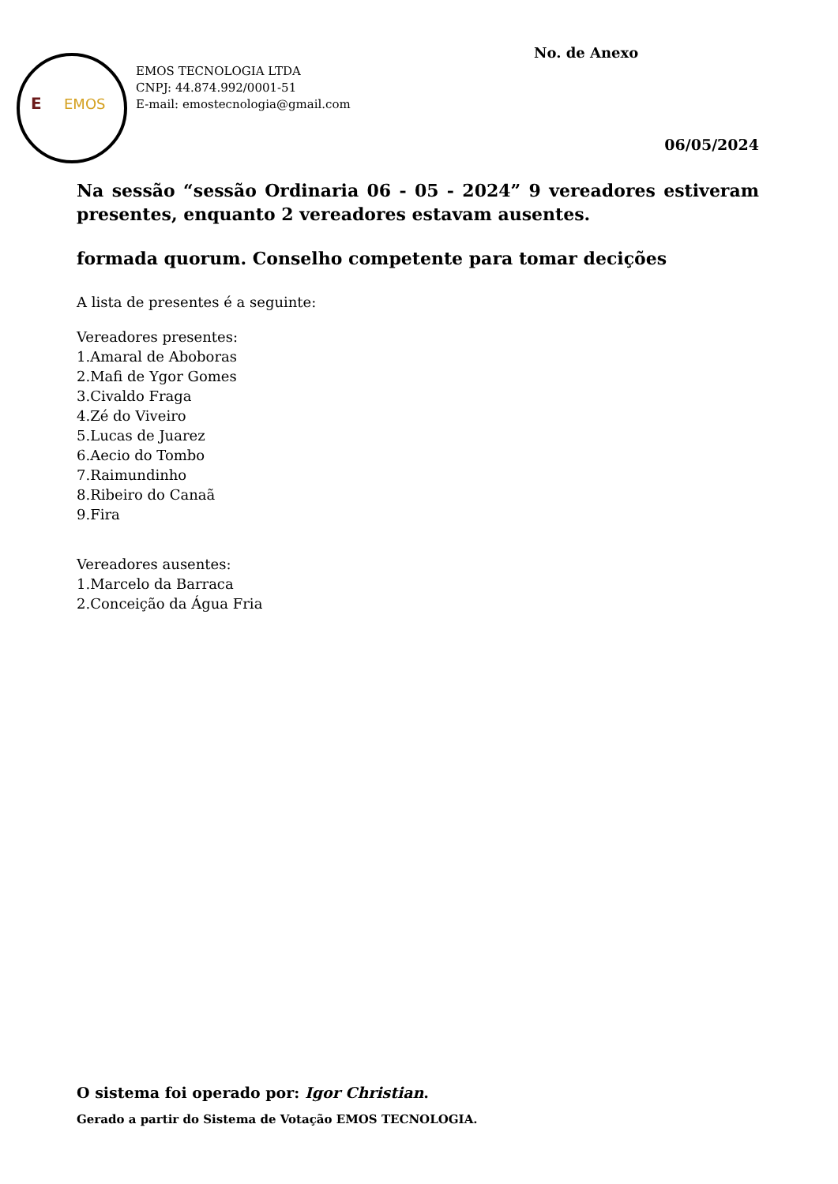E EMOS No. de Anexo
EMOS TECNOLOGIA LTDA
CNPJ: 44.874.992/0001-51
E-mail: emostecnologia@gmail.com
06/05/2024
Na sessão “sessão Ordinaria 06 - 05 - 2024” 9 vereadores estiveram presentes, enquanto 2 vereadores estavam ausentes.
formada quorum. Conselho competente para tomar decições
A lista de presentes é a seguinte:
Vereadores presentes:
1.Amaral de Aboboras
2.Mafi de Ygor Gomes
3.Civaldo Fraga
4.Zé do Viveiro
5.Lucas de Juarez
6.Aecio do Tombo
7.Raimundinho
8.Ribeiro do Canaã
9.Fira
Vereadores ausentes:
1.Marcelo da Barraca
2.Conceição da Água Fria
O sistema foi operado por: Igor Christian.
Gerado a partir do Sistema de Votação EMOS TECNOLOGIA.